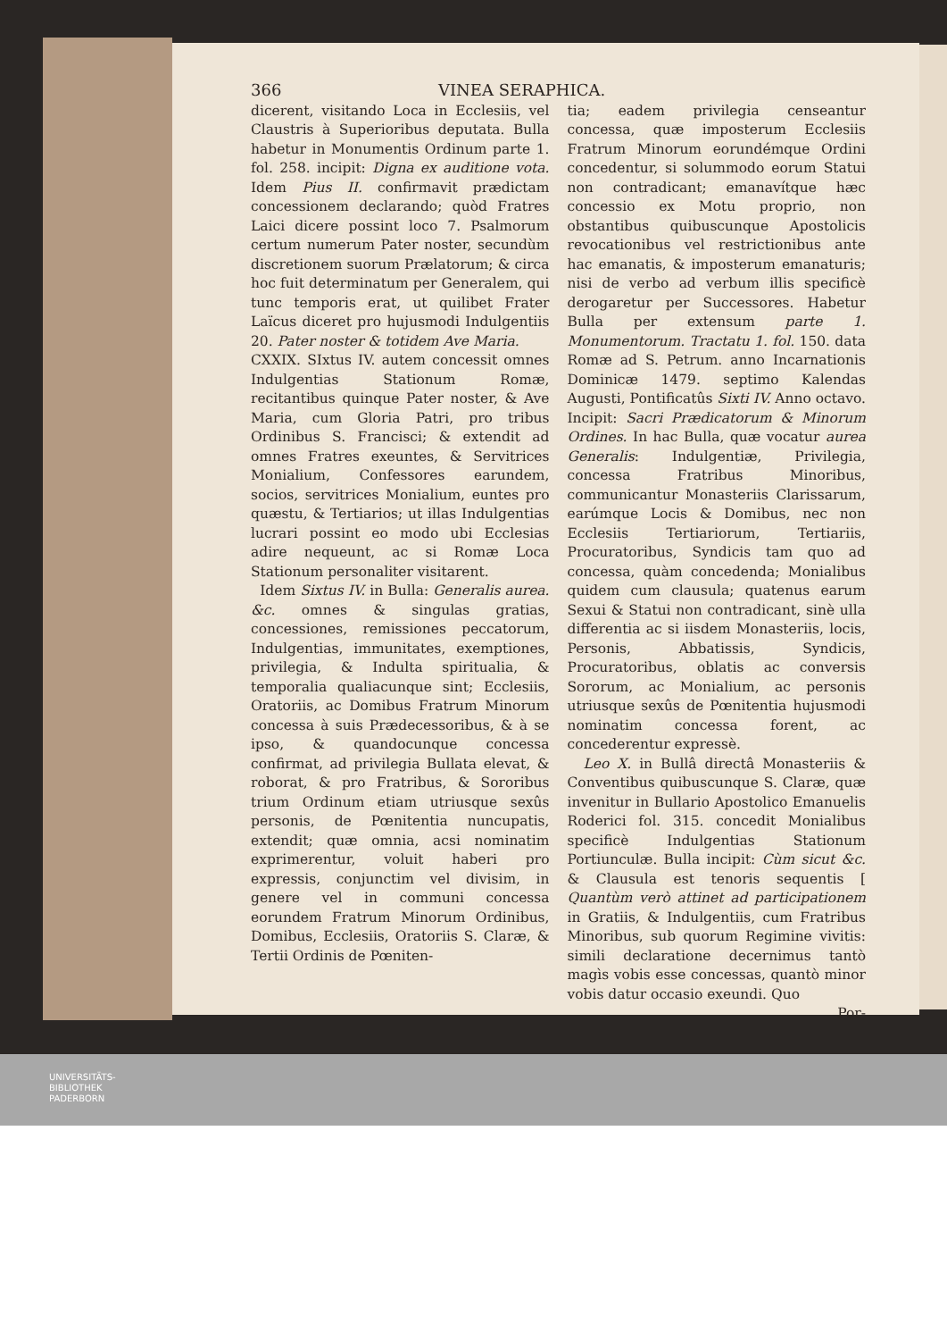366 VINEA SERAPHICA.
dicerent, visitando Loca in Ecclesiis, vel Claustris à Superioribus deputata. Bulla habetur in Monumentis Ordinum parte 1. fol. 258. incipit: Digna ex auditione vota. Idem Pius II. confirmavit prædictam concessionem declarando; quòd Fratres Laici dicere possint loco 7. Psalmorum certum numerum Pater noster, secundùm discretionem suorum Prælatorum; & circa hoc fuit determinatum per Generalem, qui tunc temporis erat, ut quilibet Frater Laïcus diceret pro hujusmodi Indulgentiis 20. Pater noster & totidem Ave Maria.
CXXIX. SIxtus IV. autem concessit omnes Indulgentias Stationum Romæ, recitantibus quinque Pater noster, & Ave Maria, cum Gloria Patri, pro tribus Ordinibus S. Francisci; & extendit ad omnes Fratres exeuntes, & Servitrices Monialium, Confessores earundem, socios, servitrices Monialium, euntes pro quæstu, & Tertiarios; ut illas Indulgentias lucrari possint eo modo ubi Ecclesias adire nequeunt, ac si Romæ Loca Stationum personaliter visitarent.
Idem Sixtus IV. in Bulla: Generalis aurea. &c. omnes & singulas gratias, concessiones, remissiones peccatorum, Indulgentias, immunitates, exemptiones, privilegia, & Indulta spiritualia, & temporalia qualiacunque sint; Ecclesiis, Oratoriis, ac Domibus Fratrum Minorum concessa à suis Prædecessoribus, & à se ipso, & quandocunque concessa confirmat, ad privilegia Bullata elevat, & roborat, & pro Fratribus, & Sororibus trium Ordinum etiam utriusque sexûs personis, de Pœnitentia nuncupatis, extendit; quæ omnia, acsi nominatim exprimerentur, voluit haberi pro expressis, conjunctim vel divisim, in genere vel in communi concessa eorundem Fratrum Minorum Ordinibus, Domibus, Ecclesiis, Oratoriis S. Claræ, & Tertii Ordinis de Pœniten-
tia; eadem privilegia censeantur concessa, quæ imposterum Ecclesiis Fratrum Minorum eorundémque Ordini concedentur, si solummodo eorum Statui non contradicant; emanavítque hæc concessio ex Motu proprio, non obstantibus quibuscunque Apostolicis revocationibus vel restrictionibus ante hac emanatis, & imposterum emanaturis; nisi de verbo ad verbum illis specificè derogaretur per Successores. Habetur Bulla per extensum parte 1. Monumentorum. Tractatu 1. fol. 150. data Romæ ad S. Petrum. anno Incarnationis Dominicæ 1479. septimo Kalendas Augusti, Pontificatûs Sixti IV. Anno octavo. Incipit: Sacri Prædicatorum & Minorum Ordines. In hac Bulla, quæ vocatur aurea Generalis: Indulgentiæ, Privilegia, concessa Fratribus Minoribus, communicantur Monasteriis Clarissarum, earúmque Locis & Domibus, nec non Ecclesiis Tertiariorum, Tertiariis, Procuratoribus, Syndicis tam quo ad concessa, quàm concedenda; Monialibus quidem cum clausula; quatenus earum Sexui & Statui non contradicant, sinè ulla differentia ac si iisdem Monasteriis, locis, Personis, Abbatissis, Syndicis, Procuratoribus, oblatis ac conversis Sororum, ac Monialium, ac personis utriusque sexûs de Pœnitentia hujusmodi nominatim concessa forent, ac concederentur expressè.
Leo X. in Bullâ directâ Monasteriis & Conventibus quibuscunque S. Claræ, quæ invenitur in Bullario Apostolico Emanuelis Roderici fol. 315. concedit Monialibus specificè Indulgentias Stationum Portiunculæ. Bulla incipit: Cùm sicut &c. & Clausula est tenoris sequentis [ Quantùm verò attinet ad participationem in Gratiis, & Indulgentiis, cum Fratribus Minoribus, sub quorum Regimine vivitis: simili declaratione decernimus tantò magìs vobis esse concessas, quantò minor vobis datur occasio exeundi. Quo
Por-
UNIVERSITÄTS-
BIBLIOTHEK
PADERBORN